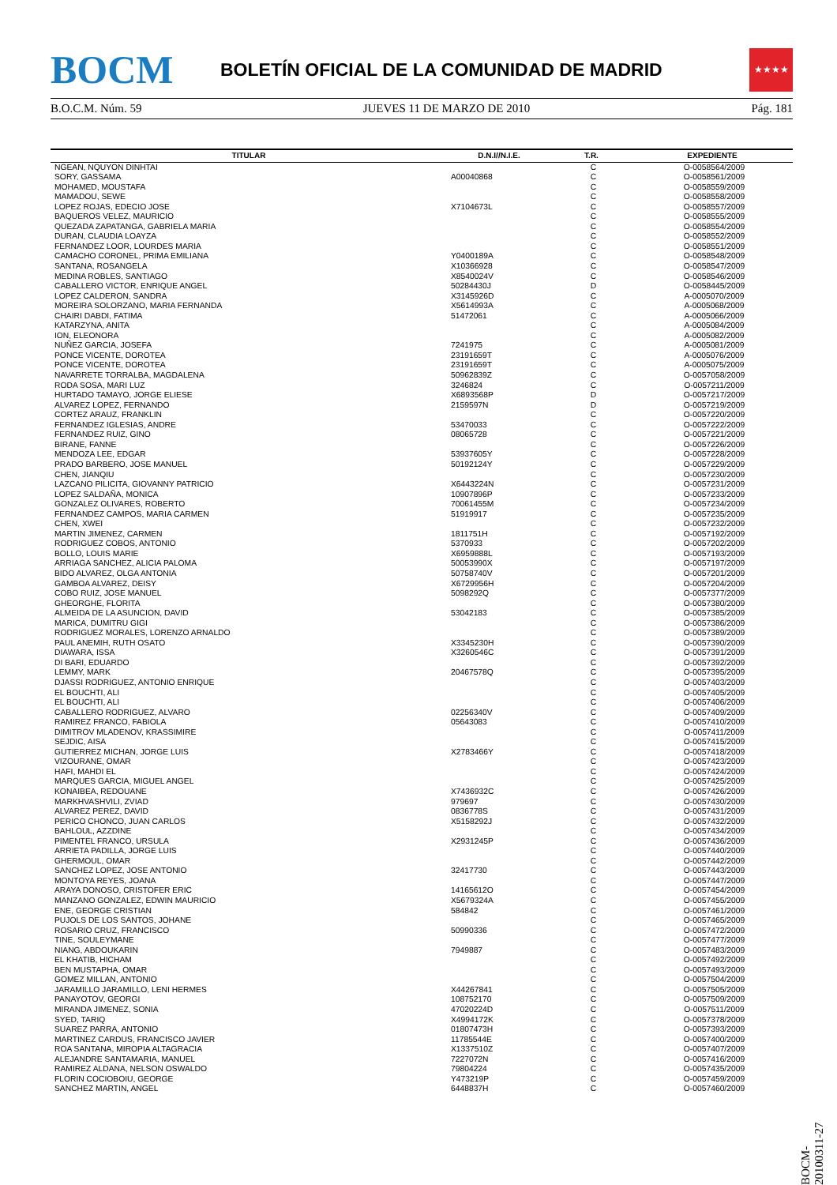BOCM
BOLETÍN OFICIAL DE LA COMUNIDAD DE MADRID
★★★★
B.O.C.M. Núm. 59 JUEVES 11 DE MARZO DE 2010 Pág. 181
| TITULAR | D.N.I//N.I.E. | T.R. | EXPEDIENTE |
| --- | --- | --- | --- |
| NGEAN, NQUYON DINHTAI | | C | O-0058564/2009 |
| SORY, GASSAMA | A00040868 | C | O-0058561/2009 |
| MOHAMED, MOUSTAFA | | C | O-0058559/2009 |
| MAMADOU, SEWE | | C | O-0058558/2009 |
| LOPEZ ROJAS, EDECIO JOSE | X7104673L | C | O-0058557/2009 |
| BAQUEROS VELEZ, MAURICIO | | C | O-0058555/2009 |
| QUEZADA ZAPATANGA, GABRIELA MARIA | | C | O-0058554/2009 |
| DURAN, CLAUDIA LOAYZA | | C | O-0058552/2009 |
| FERNANDEZ LOOR, LOURDES MARIA | | C | O-0058551/2009 |
| CAMACHO CORONEL, PRIMA EMILIANA | Y0400189A | C | O-0058548/2009 |
| SANTANA, ROSANGELA | X10366928 | C | O-0058547/2009 |
| MEDINA ROBLES, SANTIAGO | X8540024V | C | O-0058546/2009 |
| CABALLERO VICTOR, ENRIQUE ANGEL | 50284430J | D | O-0058445/2009 |
| LOPEZ CALDERON, SANDRA | X3145926D | C | A-0005070/2009 |
| MOREIRA SOLORZANO, MARIA FERNANDA | X5614993A | C | A-0005068/2009 |
| CHAIRI DABDI, FATIMA | 51472061 | C | A-0005066/2009 |
| KATARZYNA, ANITA | | C | A-0005084/2009 |
| ION, ELEONORA | | C | A-0005082/2009 |
| NUÑEZ GARCIA, JOSEFA | 7241975 | C | A-0005081/2009 |
| PONCE VICENTE, DOROTEA | 23191659T | C | A-0005076/2009 |
| PONCE VICENTE, DOROTEA | 23191659T | C | A-0005075/2009 |
| NAVARRETE TORRALBA, MAGDALENA | 50962839Z | C | O-0057058/2009 |
| RODA SOSA, MARI LUZ | 3246824 | C | O-0057211/2009 |
| HURTADO TAMAYO, JORGE ELIESE | X6893568P | D | O-0057217/2009 |
| ALVAREZ LOPEZ, FERNANDO | 2159597N | D | O-0057219/2009 |
| CORTEZ ARAUZ, FRANKLIN | | C | O-0057220/2009 |
| FERNANDEZ IGLESIAS, ANDRE | 53470033 | C | O-0057222/2009 |
| FERNANDEZ RUIZ, GINO | 08065728 | C | O-0057221/2009 |
| BIRANE, FANNE | | C | O-0057226/2009 |
| MENDOZA LEE, EDGAR | 53937605Y | C | O-0057228/2009 |
| PRADO BARBERO, JOSE MANUEL | 50192124Y | C | O-0057229/2009 |
| CHEN, JIANQIU | | C | O-0057230/2009 |
| LAZCANO PILICITA, GIOVANNY PATRICIO | X6443224N | C | O-0057231/2009 |
| LOPEZ SALDAÑA, MONICA | 10907896P | C | O-0057233/2009 |
| GONZALEZ OLIVARES, ROBERTO | 70061455M | C | O-0057234/2009 |
| FERNANDEZ CAMPOS, MARIA CARMEN | 51919917 | C | O-0057235/2009 |
| CHEN, XWEI | | C | O-0057232/2009 |
| MARTIN JIMENEZ, CARMEN | 1811751H | C | O-0057192/2009 |
| RODRIGUEZ COBOS, ANTONIO | 5370933 | C | O-0057202/2009 |
| BOLLO, LOUIS MARIE | X6959888L | C | O-0057193/2009 |
| ARRIAGA SANCHEZ, ALICIA PALOMA | 50053990X | C | O-0057197/2009 |
| BIDO ALVAREZ, OLGA ANTONIA | 50758740V | C | O-0057201/2009 |
| GAMBOA ALVAREZ, DEISY | X6729956H | C | O-0057204/2009 |
| COBO RUIZ, JOSE MANUEL | 5098292Q | C | O-0057377/2009 |
| GHEORGHE, FLORITA | | C | O-0057380/2009 |
| ALMEIDA DE LA ASUNCION, DAVID | 53042183 | C | O-0057385/2009 |
| MARICA, DUMITRU GIGI | | C | O-0057386/2009 |
| RODRIGUEZ MORALES, LORENZO ARNALDO | | C | O-0057389/2009 |
| PAUL ANEMIH, RUTH OSATO | X3345230H | C | O-0057390/2009 |
| DIAWARA, ISSA | X3260546C | C | O-0057391/2009 |
| DI BARI, EDUARDO | | C | O-0057392/2009 |
| LEMMY, MARK | 20467578Q | C | O-0057395/2009 |
| DJASSI RODRIGUEZ, ANTONIO ENRIQUE | | C | O-0057403/2009 |
| EL BOUCHTI, ALI | | C | O-0057405/2009 |
| EL BOUCHTI, ALI | | C | O-0057406/2009 |
| CABALLERO RODRIGUEZ, ALVARO | 02256340V | C | O-0057409/2009 |
| RAMIREZ FRANCO, FABIOLA | 05643083 | C | O-0057410/2009 |
| DIMITROV MLADENOV, KRASSIMIRE | | C | O-0057411/2009 |
| SEJDIC, AISA | | C | O-0057415/2009 |
| GUTIERREZ MICHAN, JORGE LUIS | X2783466Y | C | O-0057418/2009 |
| VIZOURANE, OMAR | | C | O-0057423/2009 |
| HAFI, MAHDI EL | | C | O-0057424/2009 |
| MARQUES GARCIA, MIGUEL ANGEL | | C | O-0057425/2009 |
| KONAIBEA, REDOUANE | X7436932C | C | O-0057426/2009 |
| MARKHVASHVILI, ZVIAD | 979697 | C | O-0057430/2009 |
| ALVAREZ PEREZ, DAVID | 0836778S | C | O-0057431/2009 |
| PERICO CHONCO, JUAN CARLOS | X5158292J | C | O-0057432/2009 |
| BAHLOUL, AZZDINE | | C | O-0057434/2009 |
| PIMENTEL FRANCO, URSULA | X2931245P | C | O-0057436/2009 |
| ARRIETA PADILLA, JORGE LUIS | | C | O-0057440/2009 |
| GHERMOUL, OMAR | | C | O-0057442/2009 |
| SANCHEZ LOPEZ, JOSE ANTONIO | 32417730 | C | O-0057443/2009 |
| MONTOYA REYES, JOANA | | C | O-0057447/2009 |
| ARAYA DONOSO, CRISTOFER ERIC | 14165612O | C | O-0057454/2009 |
| MANZANO GONZALEZ, EDWIN MAURICIO | X5679324A | C | O-0057455/2009 |
| ENE, GEORGE CRISTIAN | 584842 | C | O-0057461/2009 |
| PUJOLS DE LOS SANTOS, JOHANE | | C | O-0057465/2009 |
| ROSARIO CRUZ, FRANCISCO | 50990336 | C | O-0057472/2009 |
| TINE, SOULEYMANE | | C | O-0057477/2009 |
| NIANG, ABDOUKARIN | 7949887 | C | O-0057483/2009 |
| EL KHATIB, HICHAM | | C | O-0057492/2009 |
| BEN MUSTAPHA, OMAR | | C | O-0057493/2009 |
| GOMEZ MILLAN, ANTONIO | | C | O-0057504/2009 |
| JARAMILLO JARAMILLO, LENI HERMES | X44267841 | C | O-0057505/2009 |
| PANAYOTOV, GEORGI | 108752170 | C | O-0057509/2009 |
| MIRANDA JIMENEZ, SONIA | 47020224D | C | O-0057511/2009 |
| SYED, TARIQ | X4994172K | C | O-0057378/2009 |
| SUAREZ PARRA, ANTONIO | 01807473H | C | O-0057393/2009 |
| MARTINEZ CARDUS, FRANCISCO JAVIER | 11785544E | C | O-0057400/2009 |
| ROA SANTANA, MIROPIA ALTAGRACIA | X1337510Z | C | O-0057407/2009 |
| ALEJANDRE SANTAMARIA, MANUEL | 7227072N | C | O-0057416/2009 |
| RAMIREZ ALDANA, NELSON OSWALDO | 79804224 | C | O-0057435/2009 |
| FLORIN COCIOBOIU, GEORGE | Y473219P | C | O-0057459/2009 |
| SANCHEZ MARTIN, ANGEL | 6448837H | C | O-0057460/2009 |
BOCM-20100311-27